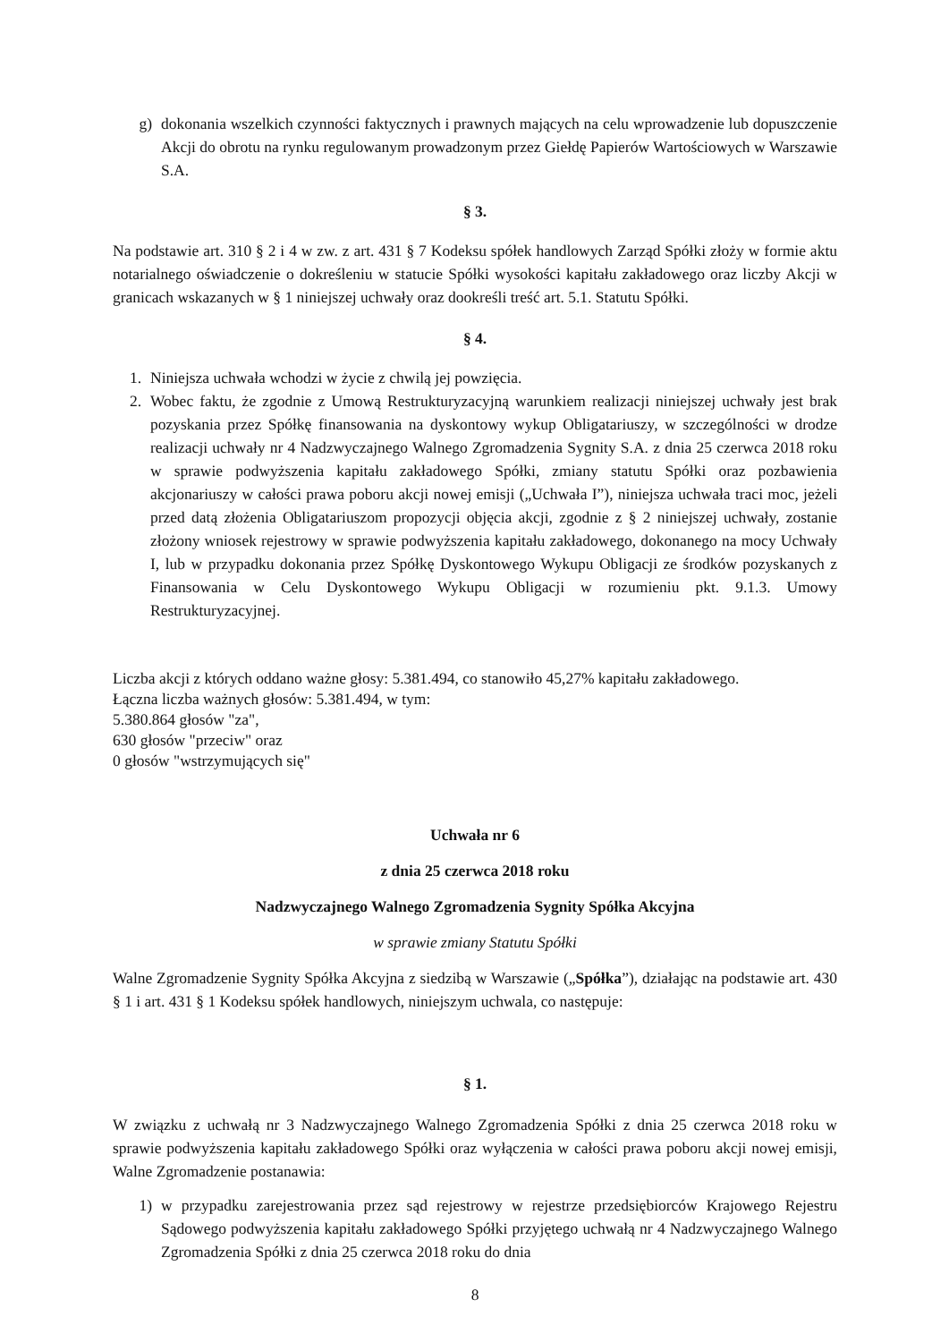g) dokonania wszelkich czynności faktycznych i prawnych mających na celu wprowadzenie lub dopuszczenie Akcji do obrotu na rynku regulowanym prowadzonym przez Giełdę Papierów Wartościowych w Warszawie S.A.
§ 3.
Na podstawie art. 310 § 2 i 4 w zw. z art. 431 § 7 Kodeksu spółek handlowych Zarząd Spółki złoży w formie aktu notarialnego oświadczenie o dokreśleniu w statucie Spółki wysokości kapitału zakładowego oraz liczby Akcji w granicach wskazanych w § 1 niniejszej uchwały oraz dookreśli treść art. 5.1. Statutu Spółki.
§ 4.
1. Niniejsza uchwała wchodzi w życie z chwilą jej powzięcia.
2. Wobec faktu, że zgodnie z Umową Restrukturyzacyjną warunkiem realizacji niniejszej uchwały jest brak pozyskania przez Spółkę finansowania na dyskontowy wykup Obligatariuszy, w szczególności w drodze realizacji uchwały nr 4 Nadzwyczajnego Walnego Zgromadzenia Sygnity S.A. z dnia 25 czerwca 2018 roku w sprawie podwyższenia kapitału zakładowego Spółki, zmiany statutu Spółki oraz pozbawienia akcjonariuszy w całości prawa poboru akcji nowej emisji („Uchwała I”), niniejsza uchwała traci moc, jeżeli przed datą złożenia Obligatariuszom propozycji objęcia akcji, zgodnie z § 2 niniejszej uchwały, zostanie złożony wniosek rejestrowy w sprawie podwyższenia kapitału zakładowego, dokonanego na mocy Uchwały I, lub w przypadku dokonania przez Spółkę Dyskontowego Wykupu Obligacji ze środków pozyskanych z Finansowania w Celu Dyskontowego Wykupu Obligacji w rozumieniu pkt. 9.1.3. Umowy Restrukturyzacyjnej.
Liczba akcji z których oddano ważne głosy: 5.381.494, co stanowiło 45,27% kapitału zakładowego.
Łączna liczba ważnych głosów: 5.381.494, w tym:
5.380.864 głosów "za",
630 głosów "przeciw" oraz
0 głosów "wstrzymujących się"
Uchwała nr 6
z dnia 25 czerwca 2018 roku
Nadzwyczajnego Walnego Zgromadzenia Sygnity Spółka Akcyjna
w sprawie zmiany Statutu Spółki
Walne Zgromadzenie Sygnity Spółka Akcyjna z siedzibą w Warszawie („Spółka”), działając na podstawie art. 430 § 1 i art. 431 § 1 Kodeksu spółek handlowych, niniejszym uchwala, co następuje:
§ 1.
W związku z uchwałą nr 3 Nadzwyczajnego Walnego Zgromadzenia Spółki z dnia 25 czerwca 2018 roku w sprawie podwyższenia kapitału zakładowego Spółki oraz wyłączenia w całości prawa poboru akcji nowej emisji, Walne Zgromadzenie postanawia:
1) w przypadku zarejestrowania przez sąd rejestrowy w rejestrze przedsiębiorców Krajowego Rejestru Sądowego podwyższenia kapitału zakładowego Spółki przyjętego uchwałą nr 4 Nadzwyczajnego Walnego Zgromadzenia Spółki z dnia 25 czerwca 2018 roku do dnia
8